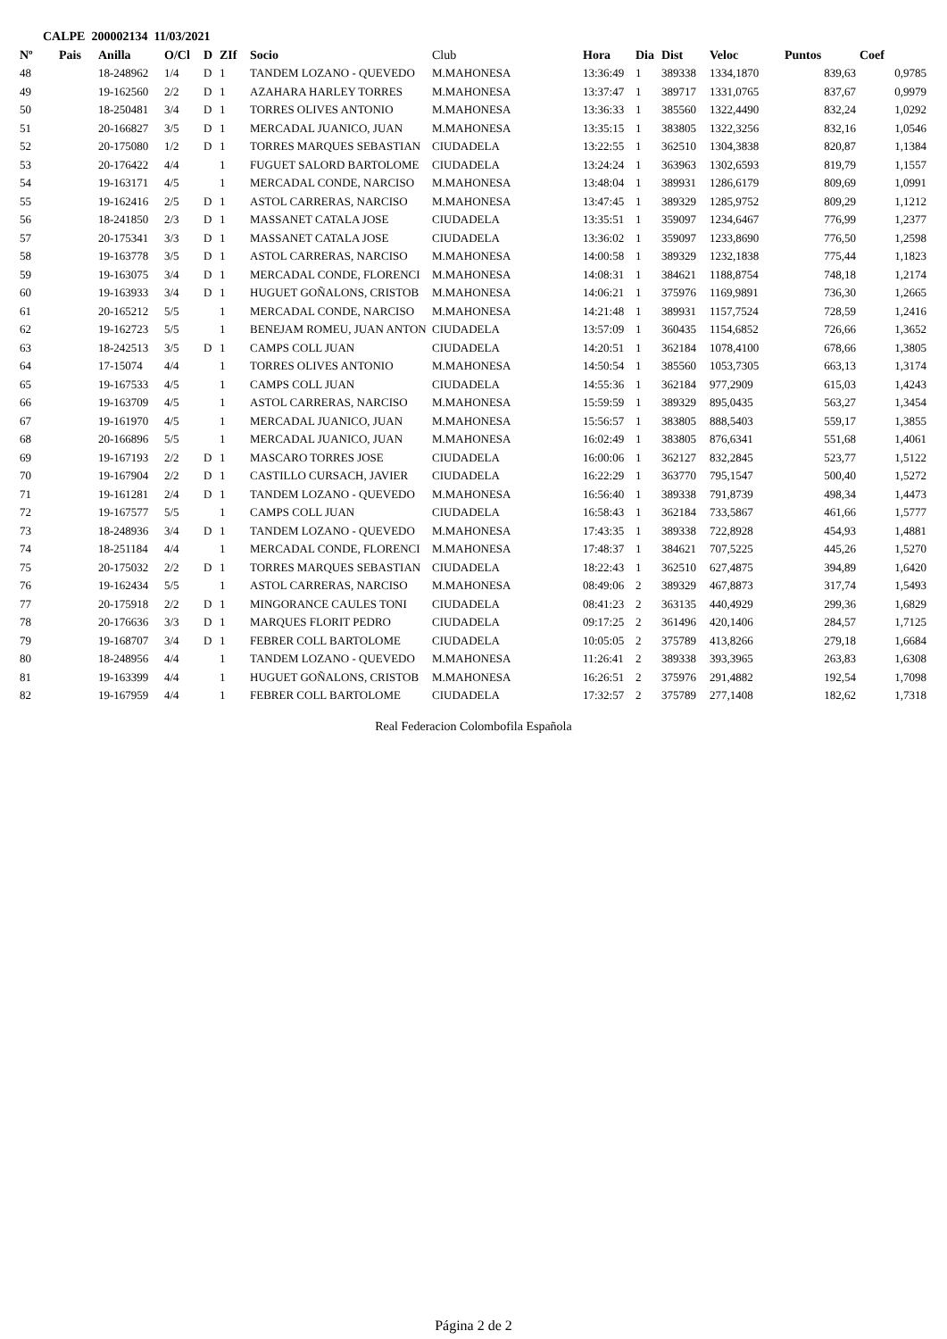CALPE 200002134 11/03/2021
| Nº | Pais | Anilla | O/Cl | D | ZIf | Socio | Club | Hora | Dia | Dist | Veloc | Puntos | Coef |
| --- | --- | --- | --- | --- | --- | --- | --- | --- | --- | --- | --- | --- | --- |
| 48 | | 18-248962 | 1/4 | D | 1 | TANDEM LOZANO - QUEVEDO | M.MAHONESA | 13:36:49 | 1 | 389338 | 1334,1870 | 839,63 | 0,9785 |
| 49 | | 19-162560 | 2/2 | D | 1 | AZAHARA HARLEY TORRES | M.MAHONESA | 13:37:47 | 1 | 389717 | 1331,0765 | 837,67 | 0,9979 |
| 50 | | 18-250481 | 3/4 | D | 1 | TORRES OLIVES ANTONIO | M.MAHONESA | 13:36:33 | 1 | 385560 | 1322,4490 | 832,24 | 1,0292 |
| 51 | | 20-166827 | 3/5 | D | 1 | MERCADAL JUANICO, JUAN | M.MAHONESA | 13:35:15 | 1 | 383805 | 1322,3256 | 832,16 | 1,0546 |
| 52 | | 20-175080 | 1/2 | D | 1 | TORRES MARQUES SEBASTIAN | CIUDADELA | 13:22:55 | 1 | 362510 | 1304,3838 | 820,87 | 1,1384 |
| 53 | | 20-176422 | 4/4 | | 1 | FUGUET SALORD BARTOLOME | CIUDADELA | 13:24:24 | 1 | 363963 | 1302,6593 | 819,79 | 1,1557 |
| 54 | | 19-163171 | 4/5 | | 1 | MERCADAL CONDE, NARCISO | M.MAHONESA | 13:48:04 | 1 | 389931 | 1286,6179 | 809,69 | 1,0991 |
| 55 | | 19-162416 | 2/5 | D | 1 | ASTOL CARRERAS, NARCISO | M.MAHONESA | 13:47:45 | 1 | 389329 | 1285,9752 | 809,29 | 1,1212 |
| 56 | | 18-241850 | 2/3 | D | 1 | MASSANET CATALA JOSE | CIUDADELA | 13:35:51 | 1 | 359097 | 1234,6467 | 776,99 | 1,2377 |
| 57 | | 20-175341 | 3/3 | D | 1 | MASSANET CATALA JOSE | CIUDADELA | 13:36:02 | 1 | 359097 | 1233,8690 | 776,50 | 1,2598 |
| 58 | | 19-163778 | 3/5 | D | 1 | ASTOL CARRERAS, NARCISO | M.MAHONESA | 14:00:58 | 1 | 389329 | 1232,1838 | 775,44 | 1,1823 |
| 59 | | 19-163075 | 3/4 | D | 1 | MERCADAL CONDE, FLORENCI | M.MAHONESA | 14:08:31 | 1 | 384621 | 1188,8754 | 748,18 | 1,2174 |
| 60 | | 19-163933 | 3/4 | D | 1 | HUGUET GOÑALONS, CRISTOB | M.MAHONESA | 14:06:21 | 1 | 375976 | 1169,9891 | 736,30 | 1,2665 |
| 61 | | 20-165212 | 5/5 | | 1 | MERCADAL CONDE, NARCISO | M.MAHONESA | 14:21:48 | 1 | 389931 | 1157,7524 | 728,59 | 1,2416 |
| 62 | | 19-162723 | 5/5 | | 1 | BENEJAM ROMEU, JUAN ANTON | CIUDADELA | 13:57:09 | 1 | 360435 | 1154,6852 | 726,66 | 1,3652 |
| 63 | | 18-242513 | 3/5 | D | 1 | CAMPS COLL JUAN | CIUDADELA | 14:20:51 | 1 | 362184 | 1078,4100 | 678,66 | 1,3805 |
| 64 | | 17-15074 | 4/4 | | 1 | TORRES OLIVES ANTONIO | M.MAHONESA | 14:50:54 | 1 | 385560 | 1053,7305 | 663,13 | 1,3174 |
| 65 | | 19-167533 | 4/5 | | 1 | CAMPS COLL JUAN | CIUDADELA | 14:55:36 | 1 | 362184 | 977,2909 | 615,03 | 1,4243 |
| 66 | | 19-163709 | 4/5 | | 1 | ASTOL CARRERAS, NARCISO | M.MAHONESA | 15:59:59 | 1 | 389329 | 895,0435 | 563,27 | 1,3454 |
| 67 | | 19-161970 | 4/5 | | 1 | MERCADAL JUANICO, JUAN | M.MAHONESA | 15:56:57 | 1 | 383805 | 888,5403 | 559,17 | 1,3855 |
| 68 | | 20-166896 | 5/5 | | 1 | MERCADAL JUANICO, JUAN | M.MAHONESA | 16:02:49 | 1 | 383805 | 876,6341 | 551,68 | 1,4061 |
| 69 | | 19-167193 | 2/2 | D | 1 | MASCARO TORRES JOSE | CIUDADELA | 16:00:06 | 1 | 362127 | 832,2845 | 523,77 | 1,5122 |
| 70 | | 19-167904 | 2/2 | D | 1 | CASTILLO CURSACH, JAVIER | CIUDADELA | 16:22:29 | 1 | 363770 | 795,1547 | 500,40 | 1,5272 |
| 71 | | 19-161281 | 2/4 | D | 1 | TANDEM LOZANO - QUEVEDO | M.MAHONESA | 16:56:40 | 1 | 389338 | 791,8739 | 498,34 | 1,4473 |
| 72 | | 19-167577 | 5/5 | | 1 | CAMPS COLL JUAN | CIUDADELA | 16:58:43 | 1 | 362184 | 733,5867 | 461,66 | 1,5777 |
| 73 | | 18-248936 | 3/4 | D | 1 | TANDEM LOZANO - QUEVEDO | M.MAHONESA | 17:43:35 | 1 | 389338 | 722,8928 | 454,93 | 1,4881 |
| 74 | | 18-251184 | 4/4 | | 1 | MERCADAL CONDE, FLORENCI | M.MAHONESA | 17:48:37 | 1 | 384621 | 707,5225 | 445,26 | 1,5270 |
| 75 | | 20-175032 | 2/2 | D | 1 | TORRES MARQUES SEBASTIAN | CIUDADELA | 18:22:43 | 1 | 362510 | 627,4875 | 394,89 | 1,6420 |
| 76 | | 19-162434 | 5/5 | | 1 | ASTOL CARRERAS, NARCISO | M.MAHONESA | 08:49:06 | 2 | 389329 | 467,8873 | 317,74 | 1,5493 |
| 77 | | 20-175918 | 2/2 | D | 1 | MINGORANCE CAULES TONI | CIUDADELA | 08:41:23 | 2 | 363135 | 440,4929 | 299,36 | 1,6829 |
| 78 | | 20-176636 | 3/3 | D | 1 | MARQUES FLORIT PEDRO | CIUDADELA | 09:17:25 | 2 | 361496 | 420,1406 | 284,57 | 1,7125 |
| 79 | | 19-168707 | 3/4 | D | 1 | FEBRER COLL BARTOLOME | CIUDADELA | 10:05:05 | 2 | 375789 | 413,8266 | 279,18 | 1,6684 |
| 80 | | 18-248956 | 4/4 | | 1 | TANDEM LOZANO - QUEVEDO | M.MAHONESA | 11:26:41 | 2 | 389338 | 393,3965 | 263,83 | 1,6308 |
| 81 | | 19-163399 | 4/4 | | 1 | HUGUET GOÑALONS, CRISTOB | M.MAHONESA | 16:26:51 | 2 | 375976 | 291,4882 | 192,54 | 1,7098 |
| 82 | | 19-167959 | 4/4 | | 1 | FEBRER COLL BARTOLOME | CIUDADELA | 17:32:57 | 2 | 375789 | 277,1408 | 182,62 | 1,7318 |
Real Federacion Colombofila Española
Página 2 de 2